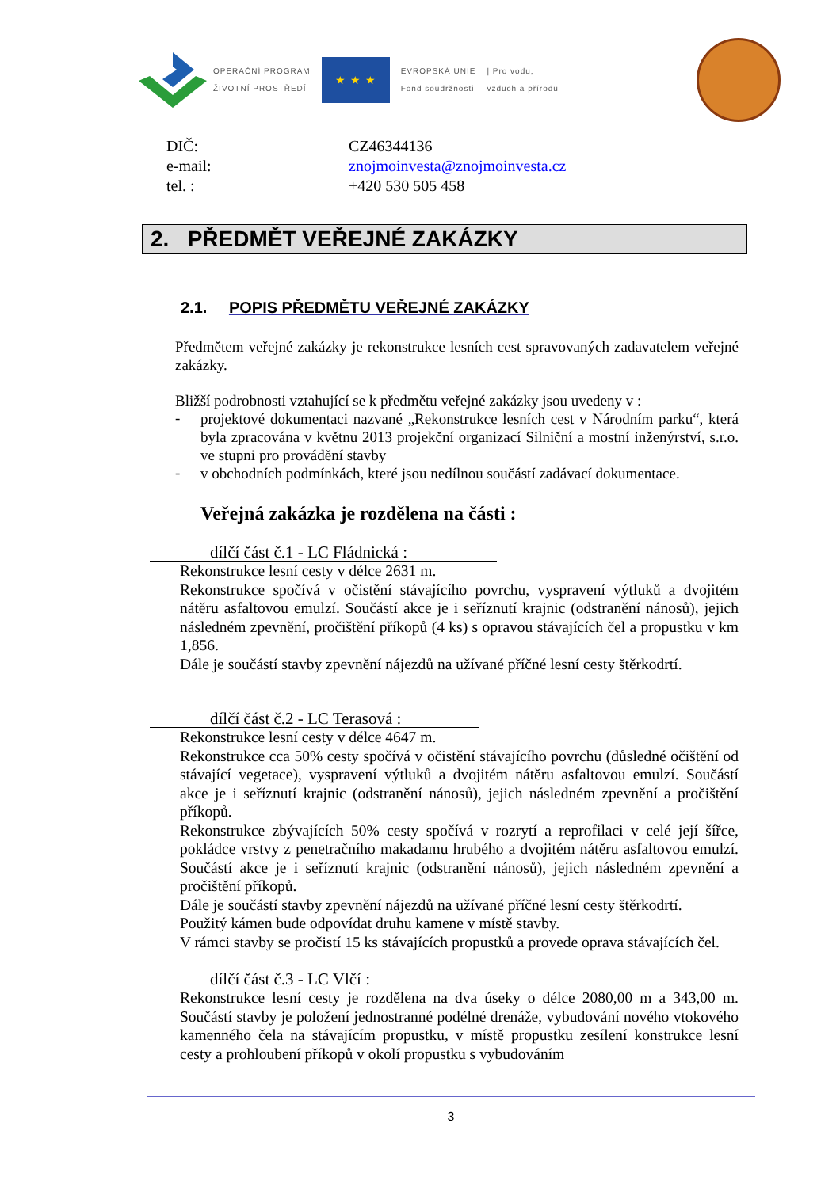OPERAČNÍ PROGRAM
ŽIVOTNÍ PROSTŘEDÍ
★ ★ ★
EVROPSKÁ UNIE
Fond soudržnosti
| Pro vodu,
vzduch a přírodu
DIČ:
CZ46344136
e-mail:
znojmoinvesta@znojmoinvesta.cz
tel. :
+420 530 505 458
2. PŘEDMĚT VEŘEJNÉ ZAKÁZKY
2.1. POPIS PŘEDMĚTU VEŘEJNÉ ZAKÁZKY
Předmětem veřejné zakázky je rekonstrukce lesních cest spravovaných zadavatelem veřejné zakázky.
Bližší podrobnosti vztahující se k předmětu veřejné zakázky jsou uvedeny v :
-
projektové dokumentaci nazvané „Rekonstrukce lesních cest v Národním parku“, která byla zpracována v květnu 2013 projekční organizací Silniční a mostní inženýrství, s.r.o. ve stupni pro provádění stavby
-
v obchodních podmínkách, které jsou nedílnou součástí zadávací dokumentace.
Veřejná zakázka je rozdělena na části :
dílčí část č.1 - LC Fládnická :
Rekonstrukce lesní cesty v délce 2631 m.
Rekonstrukce spočívá v očistění stávajícího povrchu, vyspravení výtluků a dvojitém nátěru asfaltovou emulzí. Součástí akce je i seříznutí krajnic (odstranění nánosů), jejich následném zpevnění, pročištění příkopů (4 ks) s opravou stávajících čel a propustku v km 1,856.
Dále je součástí stavby zpevnění nájezdů na užívané příčné lesní cesty štěrkodrtí.
dílčí část č.2 - LC Terasová :
Rekonstrukce lesní cesty v délce 4647 m.
Rekonstrukce cca 50% cesty spočívá v očistění stávajícího povrchu (důsledné očištění od stávající vegetace), vyspravení výtluků a dvojitém nátěru asfaltovou emulzí. Součástí akce je i seříznutí krajnic (odstranění nánosů), jejich následném zpevnění a pročištění příkopů.
Rekonstrukce zbývajících 50% cesty spočívá v rozrytí a reprofilaci v celé její šířce, pokládce vrstvy z penetračního makadamu hrubého a dvojitém nátěru asfaltovou emulzí. Součástí akce je i seříznutí krajnic (odstranění nánosů), jejich následném zpevnění a pročištění příkopů.
Dále je součástí stavby zpevnění nájezdů na užívané příčné lesní cesty štěrkodrtí.
Použitý kámen bude odpovídat druhu kamene v místě stavby.
V rámci stavby se pročistí 15 ks stávajících propustků a provede oprava stávajících čel.
dílčí část č.3 - LC Vlčí :
Rekonstrukce lesní cesty je rozdělena na dva úseky o délce 2080,00 m a 343,00 m. Součástí stavby je položení jednostranné podélné drenáže, vybudování nového vtokového kamenného čela na stávajícím propustku, v místě propustku zesílení konstrukce lesní cesty a prohloubení příkopů v okolí propustku s vybudováním
3